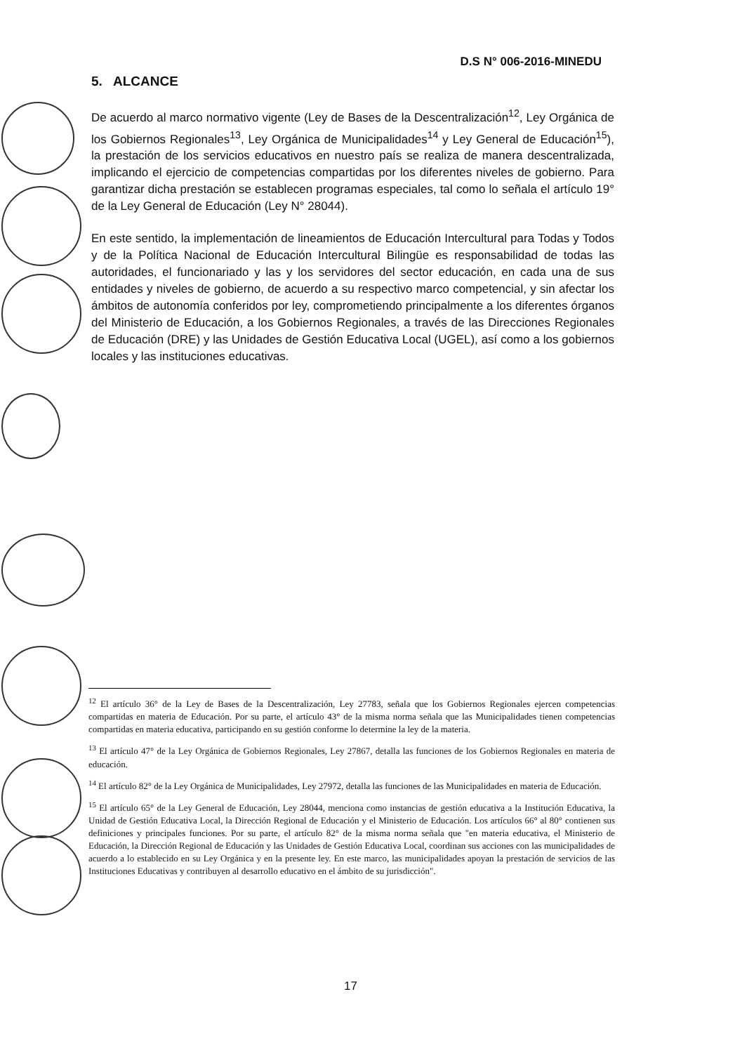D.S N° 006-2016-MINEDU
5. ALCANCE
De acuerdo al marco normativo vigente (Ley de Bases de la Descentralización<sup>12</sup>, Ley Orgánica de los Gobiernos Regionales<sup>13</sup>, Ley Orgánica de Municipalidades<sup>14</sup> y Ley General de Educación<sup>15</sup>), la prestación de los servicios educativos en nuestro país se realiza de manera descentralizada, implicando el ejercicio de competencias compartidas por los diferentes niveles de gobierno. Para garantizar dicha prestación se establecen programas especiales, tal como lo señala el artículo 19° de la Ley General de Educación (Ley N° 28044).
En este sentido, la implementación de lineamientos de Educación Intercultural para Todas y Todos y de la Política Nacional de Educación Intercultural Bilingüe es responsabilidad de todas las autoridades, el funcionariado y las y los servidores del sector educación, en cada una de sus entidades y niveles de gobierno, de acuerdo a su respectivo marco competencial, y sin afectar los ámbitos de autonomía conferidos por ley, comprometiendo principalmente a los diferentes órganos del Ministerio de Educación, a los Gobiernos Regionales, a través de las Direcciones Regionales de Educación (DRE) y las Unidades de Gestión Educativa Local (UGEL), así como a los gobiernos locales y las instituciones educativas.
<sup>12</sup> El artículo 36° de la Ley de Bases de la Descentralización, Ley 27783, señala que los Gobiernos Regionales ejercen competencias compartidas en materia de Educación. Por su parte, el artículo 43° de la misma norma señala que las Municipalidades tienen competencias compartidas en materia educativa, participando en su gestión conforme lo determine la ley de la materia.
<sup>13</sup> El artículo 47° de la Ley Orgánica de Gobiernos Regionales, Ley 27867, detalla las funciones de los Gobiernos Regionales en materia de educación.
<sup>14</sup> El artículo 82° de la Ley Orgánica de Municipalidades, Ley 27972, detalla las funciones de las Municipalidades en materia de Educación.
<sup>15</sup> El artículo 65° de la Ley General de Educación, Ley 28044, menciona como instancias de gestión educativa a la Institución Educativa, la Unidad de Gestión Educativa Local, la Dirección Regional de Educación y el Ministerio de Educación. Los artículos 66° al 80° contienen sus definiciones y principales funciones. Por su parte, el artículo 82° de la misma norma señala que "en materia educativa, el Ministerio de Educación, la Dirección Regional de Educación y las Unidades de Gestión Educativa Local, coordinan sus acciones con las municipalidades de acuerdo a lo establecido en su Ley Orgánica y en la presente ley. En este marco, las municipalidades apoyan la prestación de servicios de las Instituciones Educativas y contribuyen al desarrollo educativo en el ámbito de su jurisdicción".
17